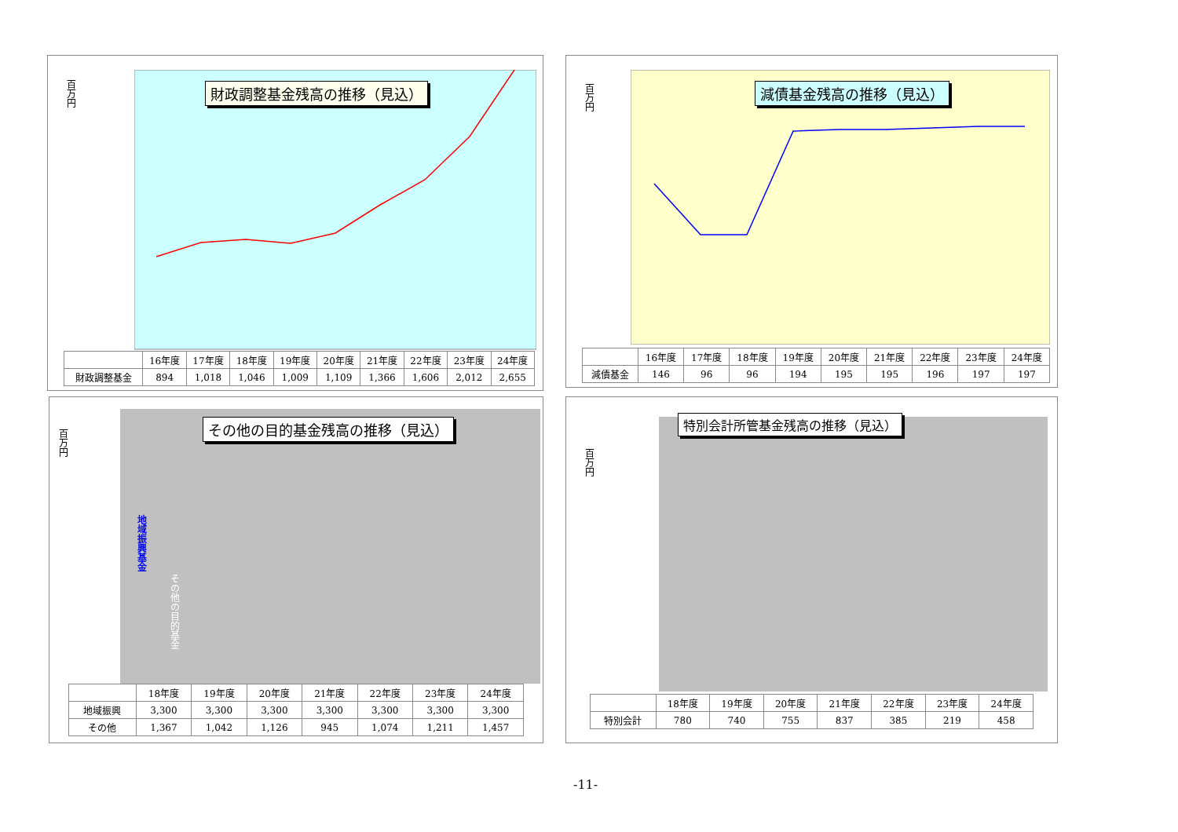百万円
財政調整基金残高の推移（見込）
| | 16年度 | 17年度 | 18年度 | 19年度 | 20年度 | 21年度 | 22年度 | 23年度 | 24年度 |
| --- | --- | --- | --- | --- | --- | --- | --- | --- | --- |
| 財政調整基金 | 894 | 1,018 | 1,046 | 1,009 | 1,109 | 1,366 | 1,606 | 2,012 | 2,655 |
百万円
減債基金残高の推移（見込）
| | 16年度 | 17年度 | 18年度 | 19年度 | 20年度 | 21年度 | 22年度 | 23年度 | 24年度 |
| --- | --- | --- | --- | --- | --- | --- | --- | --- | --- |
| 減債基金 | 146 | 96 | 96 | 194 | 195 | 195 | 196 | 197 | 197 |
百万円
その他の目的基金残高の推移（見込）
地域振興基金
その他の目的基金
| | 18年度 | 19年度 | 20年度 | 21年度 | 22年度 | 23年度 | 24年度 |
| --- | --- | --- | --- | --- | --- | --- | --- |
| 地域振興 | 3,300 | 3,300 | 3,300 | 3,300 | 3,300 | 3,300 | 3,300 |
| その他 | 1,367 | 1,042 | 1,126 | 945 | 1,074 | 1,211 | 1,457 |
百万円
特別会計所管基金残高の推移（見込）
| | 18年度 | 19年度 | 20年度 | 21年度 | 22年度 | 23年度 | 24年度 |
| --- | --- | --- | --- | --- | --- | --- | --- |
| 特別会計 | 780 | 740 | 755 | 837 | 385 | 219 | 458 |
-11-